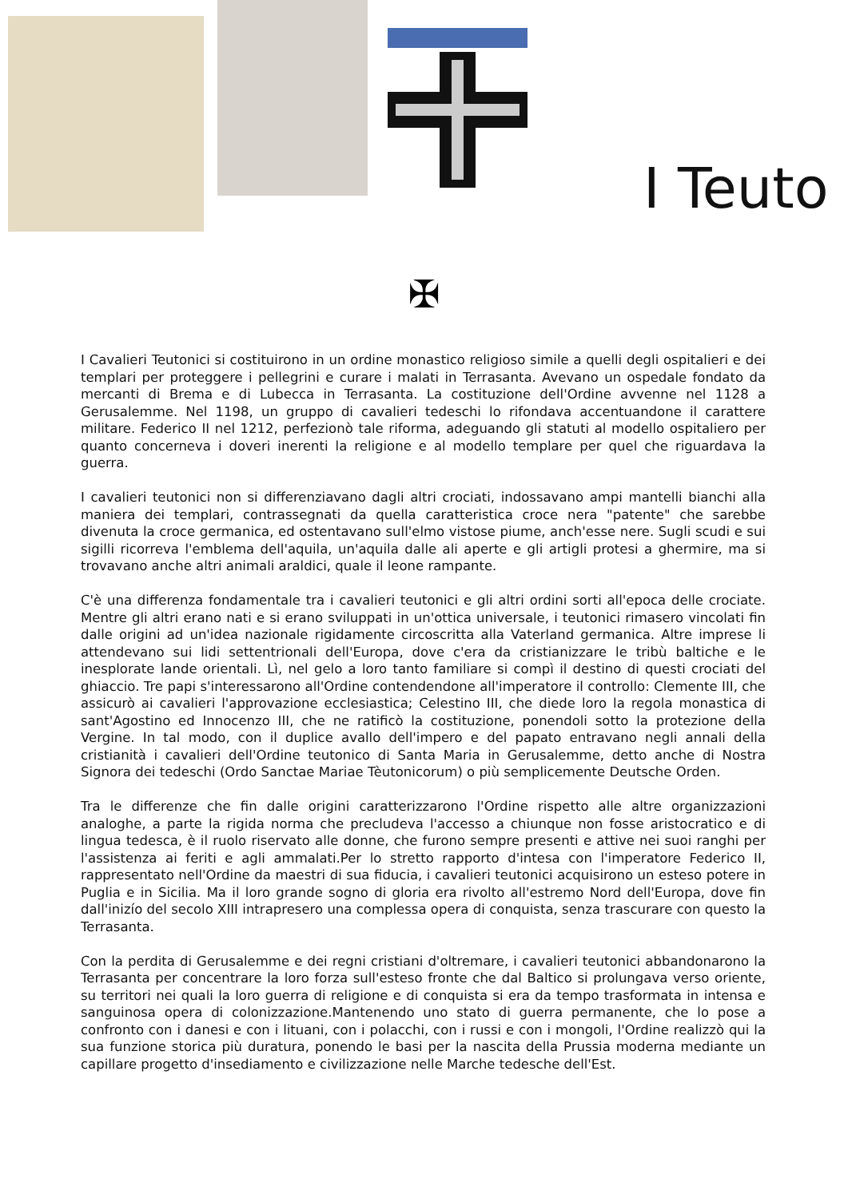I Teuto
✠
I Cavalieri Teutonici si costituirono in un ordine monastico religioso simile a quelli degli ospitalieri e dei templari per proteggere i pellegrini e curare i malati in Terrasanta. Avevano un ospedale fondato da mercanti di Brema e di Lubecca in Terrasanta. La costituzione dell'Ordine avvenne nel 1128 a Gerusalemme. Nel 1198, un gruppo di cavalieri tedeschi lo rifondava accentuandone il carattere militare. Federico II nel 1212, perfezionò tale riforma, adeguando gli statuti al modello ospitaliero per quanto concerneva i doveri inerenti la religione e al modello templare per quel che riguardava la guerra.
I cavalieri teutonici non si differenziavano dagli altri crociati, indossavano ampi mantelli bianchi alla maniera dei templari, contrassegnati da quella caratteristica croce nera "patente" che sarebbe divenuta la croce germanica, ed ostentavano sull'elmo vistose piume, anch'esse nere. Sugli scudi e sui sigilli ricorreva l'emblema dell'aquila, un'aquila dalle ali aperte e gli artigli protesi a ghermire, ma si trovavano anche altri animali araldici, quale il leone rampante.
C'è una differenza fondamentale tra i cavalieri teutonici e gli altri ordini sorti all'epoca delle crociate. Mentre gli altri erano nati e si erano sviluppati in un'ottica universale, i teutonici rimasero vincolati fin dalle origini ad un'idea nazionale rigidamente circoscritta alla Vaterland germanica. Altre imprese li attendevano sui lidi settentrionali dell'Europa, dove c'era da cristianizzare le tribù baltiche e le inesplorate lande orientali. Lì, nel gelo a loro tanto familiare si compì il destino di questi crociati del ghiaccio. Tre papi s'interessarono all'Ordine contendendone all'imperatore il controllo: Clemente III, che assicurò ai cavalieri l'approvazione ecclesiastica; Celestino III, che diede loro la regola monastica di sant'Agostino ed Innocenzo III, che ne ratificò la costituzione, ponendoli sotto la protezione della Vergine. In tal modo, con il duplice avallo dell'impero e del papato entravano negli annali della cristianità i cavalieri dell'Ordine teutonico di Santa Maria in Gerusalemme, detto anche di Nostra Signora dei tedeschi (Ordo Sanctae Mariae Tèutonicorum) o più semplicemente Deutsche Orden.
Tra le differenze che fin dalle origini caratterizzarono l'Ordine rispetto alle altre organizzazioni analoghe, a parte la rigida norma che precludeva l'accesso a chiunque non fosse aristocratico e di lingua tedesca, è il ruolo riservato alle donne, che furono sempre presenti e attive nei suoi ranghi per l'assistenza ai feriti e agli ammalati.Per lo stretto rapporto d'intesa con l'imperatore Federico II, rappresentato nell'Ordine da maestri di sua fiducia, i cavalieri teutonici acquisirono un esteso potere in Puglia e in Sicilia. Ma il loro grande sogno di gloria era rivolto all'estremo Nord dell'Europa, dove fin dall'inizío del secolo XIII intrapresero una complessa opera di conquista, senza trascurare con questo la Terrasanta.
Con la perdita di Gerusalemme e dei regni cristiani d'oltremare, i cavalieri teutonici abbandonarono la Terrasanta per concentrare la loro forza sull'esteso fronte che dal Baltico si prolungava verso oriente, su territori nei quali la loro guerra di religione e di conquista si era da tempo trasformata in intensa e sanguinosa opera di colonizzazione.Mantenendo uno stato di guerra permanente, che lo pose a confronto con i danesi e con i lituani, con i polacchi, con i russi e con i mongoli, l'Ordine realizzò qui la sua funzione storica più duratura, ponendo le basi per la nascita della Prussia moderna mediante un capillare progetto d'insediamento e civilizzazione nelle Marche tedesche dell'Est.